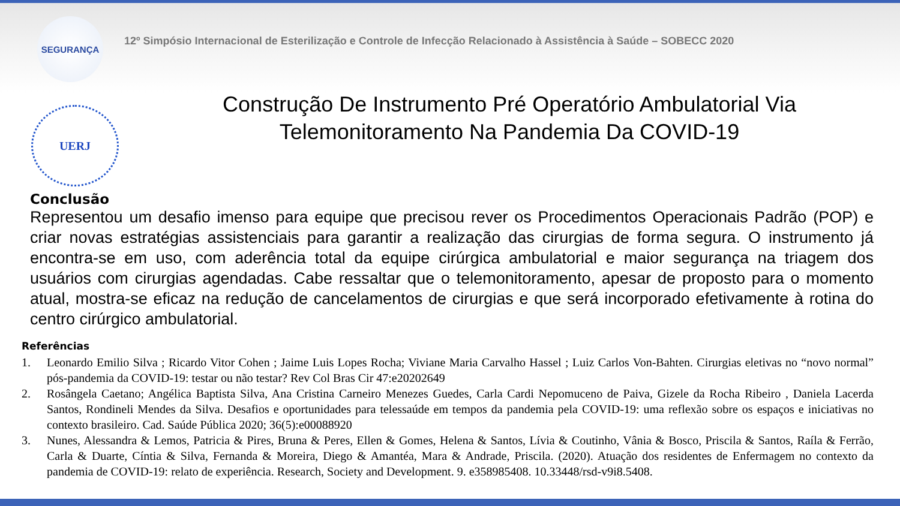SEGURANÇA
12º Simpósio Internacional de Esterilização e Controle de Infecção Relacionado à Assistência à Saúde – SOBECC 2020
UERJ
Construção De Instrumento Pré Operatório Ambulatorial Via
Telemonitoramento Na Pandemia Da COVID-19
Conclusão
Representou um desafio imenso para equipe que precisou rever os Procedimentos Operacionais Padrão (POP) e criar novas estratégias assistenciais para garantir a realização das cirurgias de forma segura. O instrumento já encontra-se em uso, com aderência total da equipe cirúrgica ambulatorial e maior segurança na triagem dos usuários com cirurgias agendadas. Cabe ressaltar que o telemonitoramento, apesar de proposto para o momento atual, mostra-se eficaz na redução de cancelamentos de cirurgias e que será incorporado efetivamente à rotina do centro cirúrgico ambulatorial.
Referências
1. Leonardo Emilio Silva ; Ricardo Vitor Cohen ; Jaime Luis Lopes Rocha; Viviane Maria Carvalho Hassel ; Luiz Carlos Von-Bahten. Cirurgias eletivas no “novo normal” pós-pandemia da COVID-19: testar ou não testar? Rev Col Bras Cir 47:e20202649
2. Rosângela Caetano; Angélica Baptista Silva, Ana Cristina Carneiro Menezes Guedes, Carla Cardi Nepomuceno de Paiva, Gizele da Rocha Ribeiro , Daniela Lacerda Santos, Rondineli Mendes da Silva. Desafios e oportunidades para telessaúde em tempos da pandemia pela COVID-19: uma reflexão sobre os espaços e iniciativas no contexto brasileiro. Cad. Saúde Pública 2020; 36(5):e00088920
3. Nunes, Alessandra & Lemos, Patricia & Pires, Bruna & Peres, Ellen & Gomes, Helena & Santos, Lívia & Coutinho, Vânia & Bosco, Priscila & Santos, Raíla & Ferrão, Carla & Duarte, Cíntia & Silva, Fernanda & Moreira, Diego & Amantéa, Mara & Andrade, Priscila. (2020). Atuação dos residentes de Enfermagem no contexto da pandemia de COVID-19: relato de experiência. Research, Society and Development. 9. e358985408. 10.33448/rsd-v9i8.5408.